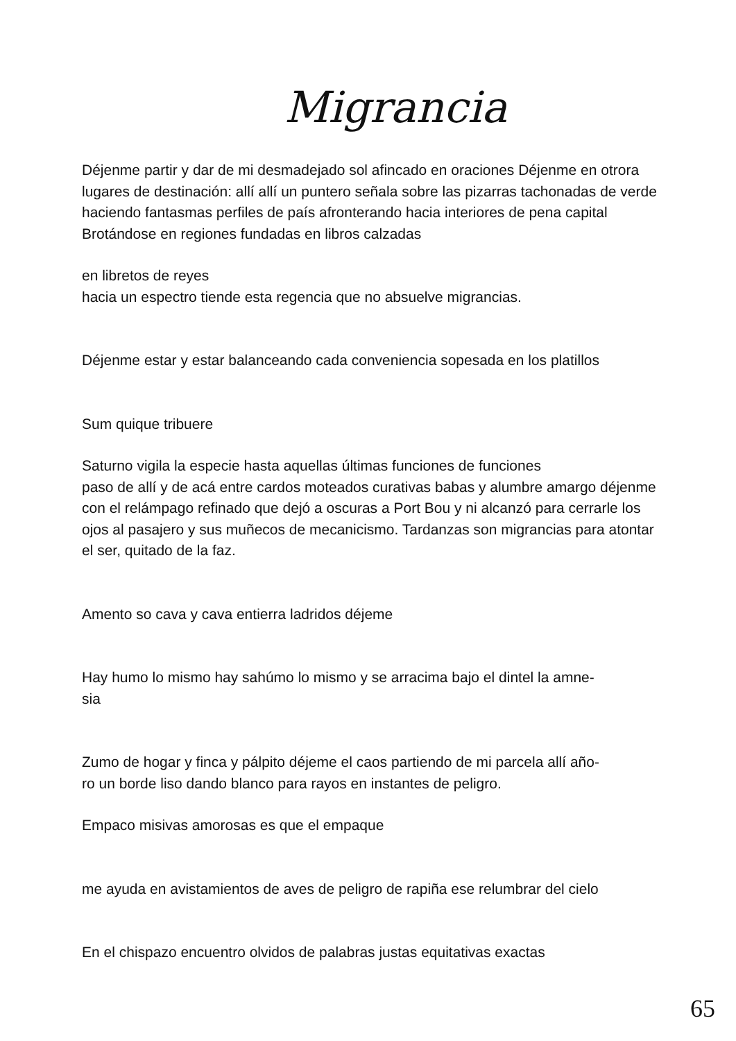Migrancia
Déjenme partir y dar de mi desmadejado sol afincado en oraciones Déjenme en otrora lugares de destinación: allí allí un puntero señala sobre las pizarras tachonadas de verde haciendo fantasmas perfiles de país afronterando hacia interiores de pena capital
Brotándose en regiones fundadas en libros calzadas
en libretos de reyes
hacia un espectro tiende esta regencia que no absuelve migrancias.
Déjenme estar y estar balanceando cada conveniencia sopesada en los platillos
Sum quique tribuere
Saturno vigila la especie hasta aquellas últimas funciones de funciones
paso de allí y de acá entre cardos moteados curativas babas y alumbre amargo déjenme con el relámpago refinado que dejó a oscuras a Port Bou y ni alcanzó para cerrarle los ojos al pasajero y sus muñecos de mecanicismo. Tardanzas son migrancias para atontar el ser, quitado de la faz.
Amento so cava y cava entierra ladridos déjeme
Hay humo lo mismo hay sahúmo lo mismo y se arracima bajo el dintel la amne-
sia
Zumo de hogar y finca y pálpito déjeme el caos partiendo de mi parcela allí año-
ro un borde liso dando blanco para rayos en instantes de peligro.
Empaco misivas amorosas es que el empaque
me ayuda en avistamientos de aves de peligro de rapiña ese relumbrar del cielo
En el chispazo encuentro olvidos de palabras justas equitativas exactas
65